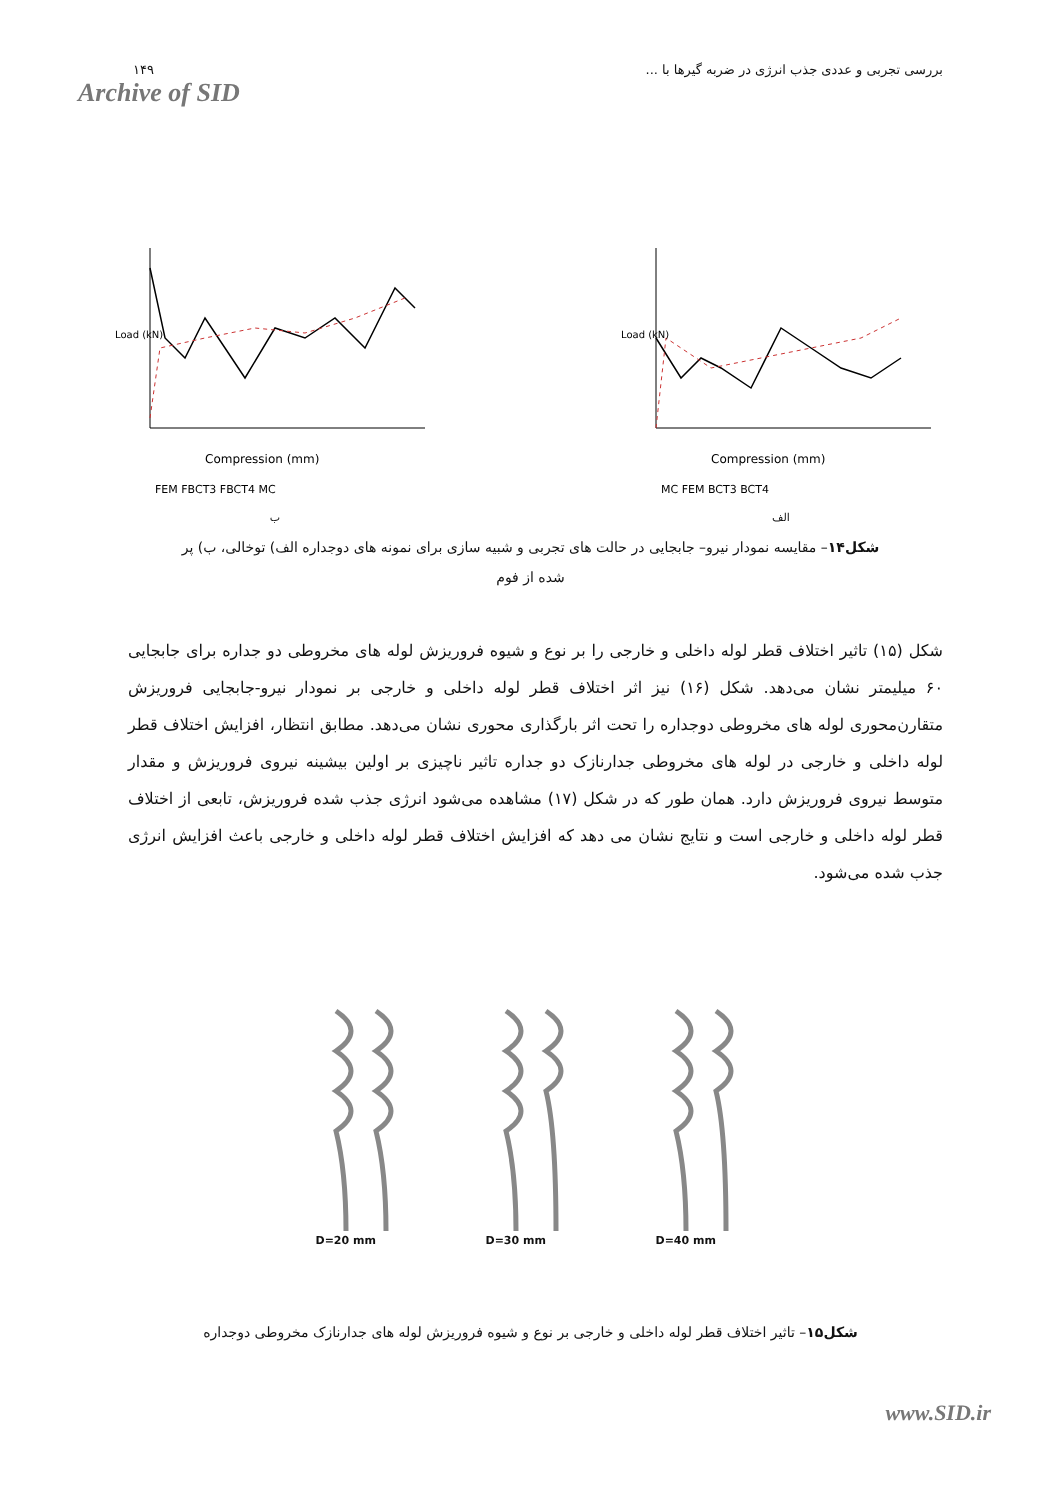۱۴۹
Archive of SID
بررسی تجربی و عددی جذب انرژی در ضربه گیرها با ...
Load (kN)
Compression (mm)
FEM FBCT3 FBCT4 MC
ب
Load (kN)
Compression (mm)
MC FEM BCT3 BCT4
الف
شکل۱۴– مقایسه نمودار نیرو– جابجایی در حالت های تجربی و شبیه سازی برای نمونه های دوجداره الف) توخالی، ب) پر شده از فوم
شکل (۱۵) تاثیر اختلاف قطر لوله داخلی و خارجی را بر نوع و شیوه فروریزش لوله های مخروطی دو جداره برای جابجایی ۶۰ میلیمتر نشان می‌دهد. شکل (۱۶) نیز اثر اختلاف قطر لوله داخلی و خارجی بر نمودار نیرو-جابجایی فروریزش متقارن‌محوری لوله های مخروطی دوجداره را تحت اثر بارگذاری محوری نشان می‌دهد. مطابق انتظار، افزایش اختلاف قطر لوله داخلی و خارجی در لوله های مخروطی جدارنازک دو جداره تاثیر ناچیزی بر اولین بیشینه نیروی فروریزش و مقدار متوسط نیروی فروریزش دارد. همان طور که در شکل (۱۷) مشاهده می‌شود انرژی جذب شده فروریزش، تابعی از اختلاف قطر لوله داخلی و خارجی است و نتایج نشان می دهد که افزایش اختلاف قطر لوله داخلی و خارجی باعث افزایش انرژی جذب شده می‌شود.
D=20 mm D=30 mm D=40 mm
شکل۱۵– تاثیر اختلاف قطر لوله داخلی و خارجی بر نوع و شیوه فروریزش لوله های جدارنازک مخروطی دوجداره
www.SID.ir